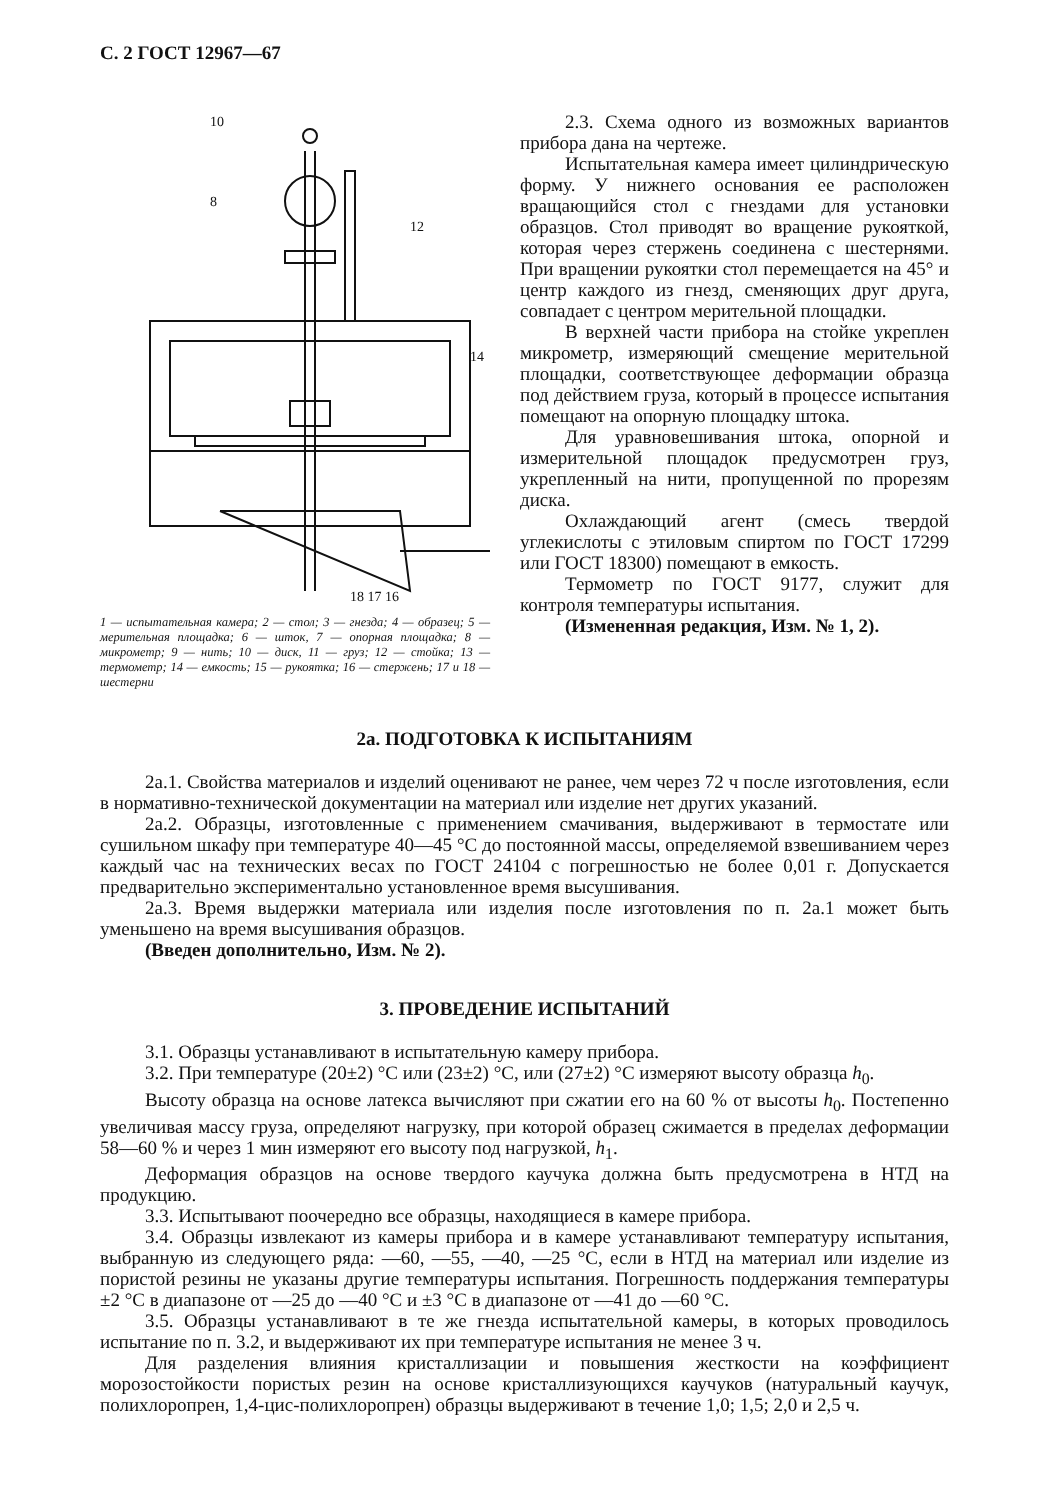С. 2 ГОСТ 12967—67
10
8
12
14
18 17 16
1 — испытательная камера; 2 — стол; 3 — гнезда; 4 — образец; 5 — мерительная площадка; 6 — шток, 7 — опорная площадка; 8 — микрометр; 9 — нить; 10 — диск, 11 — груз; 12 — стойка; 13 — термометр; 14 — емкость; 15 — рукоятка; 16 — стержень; 17 и 18 — шестерни
2.3. Схема одного из возможных вариантов прибора дана на чертеже.
Испытательная камера имеет цилиндрическую форму. У нижнего основания ее расположен вращающийся стол с гнездами для установки образцов. Стол приводят во вращение рукояткой, которая через стержень соединена с шестернями. При вращении рукоятки стол перемещается на 45° и центр каждого из гнезд, сменяющих друг друга, совпадает с центром мерительной площадки.
В верхней части прибора на стойке укреплен микрометр, измеряющий смещение мерительной площадки, соответствующее деформации образца под действием груза, который в процессе испытания помещают на опорную площадку штока.
Для уравновешивания штока, опорной и измерительной площадок предусмотрен груз, укрепленный на нити, пропущенной по прорезям диска.
Охлаждающий агент (смесь твердой углекислоты с этиловым спиртом по ГОСТ 17299 или ГОСТ 18300) помещают в емкость.
Термометр по ГОСТ 9177, служит для контроля температуры испытания.
(Измененная редакция, Изм. № 1, 2).
2а. ПОДГОТОВКА К ИСПЫТАНИЯМ
2а.1. Свойства материалов и изделий оценивают не ранее, чем через 72 ч после изготовления, если в нормативно-технической документации на материал или изделие нет других указаний.
2а.2. Образцы, изготовленные с применением смачивания, выдерживают в термостате или сушильном шкафу при температуре 40—45 °С до постоянной массы, определяемой взвешиванием через каждый час на технических весах по ГОСТ 24104 с погрешностью не более 0,01 г. Допускается предварительно экспериментально установленное время высушивания.
2а.3. Время выдержки материала или изделия после изготовления по п. 2а.1 может быть уменьшено на время высушивания образцов.
(Введен дополнительно, Изм. № 2).
3. ПРОВЕДЕНИЕ ИСПЫТАНИЙ
3.1. Образцы устанавливают в испытательную камеру прибора.
3.2. При температуре (20±2) °С или (23±2) °С, или (27±2) °С измеряют высоту образца h<sub>0</sub>.
Высоту образца на основе латекса вычисляют при сжатии его на 60 % от высоты h<sub>0</sub>. Постепенно увеличивая массу груза, определяют нагрузку, при которой образец сжимается в пределах деформации 58—60 % и через 1 мин измеряют его высоту под нагрузкой, h<sub>1</sub>.
Деформация образцов на основе твердого каучука должна быть предусмотрена в НТД на продукцию.
3.3. Испытывают поочередно все образцы, находящиеся в камере прибора.
3.4. Образцы извлекают из камеры прибора и в камере устанавливают температуру испытания, выбранную из следующего ряда: —60, —55, —40, —25 °С, если в НТД на материал или изделие из пористой резины не указаны другие температуры испытания. Погрешность поддержания температуры ±2 °С в диапазоне от —25 до —40 °С и ±3 °С в диапазоне от —41 до —60 °С.
3.5. Образцы устанавливают в те же гнезда испытательной камеры, в которых проводилось испытание по п. 3.2, и выдерживают их при температуре испытания не менее 3 ч.
Для разделения влияния кристаллизации и повышения жесткости на коэффициент морозостойкости пористых резин на основе кристаллизующихся каучуков (натуральный каучук, полихлоропрен, 1,4-цис-полихлоропрен) образцы выдерживают в течение 1,0; 1,5; 2,0 и 2,5 ч.